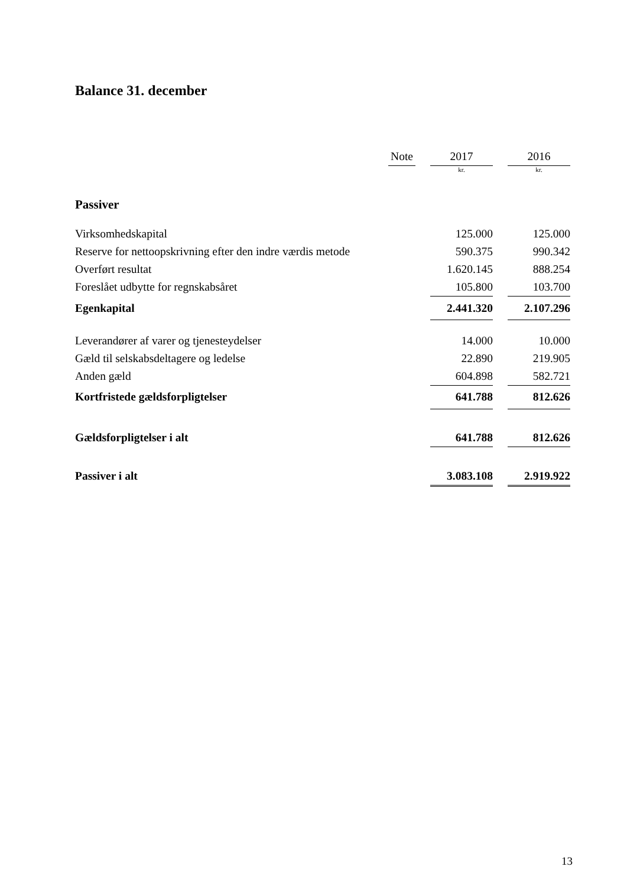Balance 31. december
| | Note | | 2017 | | 2016 |
| --- | --- | --- | --- | --- | --- |
| | | | kr. | | kr. |
| Passiver | | | | | |
| Virksomhedskapital | | | 125.000 | | 125.000 |
| Reserve for nettoopskrivning efter den indre værdis metode | | | 590.375 | | 990.342 |
| Overført resultat | | | 1.620.145 | | 888.254 |
| Foreslået udbytte for regnskabsåret | | | 105.800 | | 103.700 |
| Egenkapital | | | 2.441.320 | | 2.107.296 |
| Leverandører af varer og tjenesteydelser | | | 14.000 | | 10.000 |
| Gæld til selskabsdeltagere og ledelse | | | 22.890 | | 219.905 |
| Anden gæld | | | 604.898 | | 582.721 |
| Kortfristede gældsforpligtelser | | | 641.788 | | 812.626 |
| Gældsforpligtelser i alt | | | 641.788 | | 812.626 |
| Passiver i alt | | | 3.083.108 | | 2.919.922 |
13